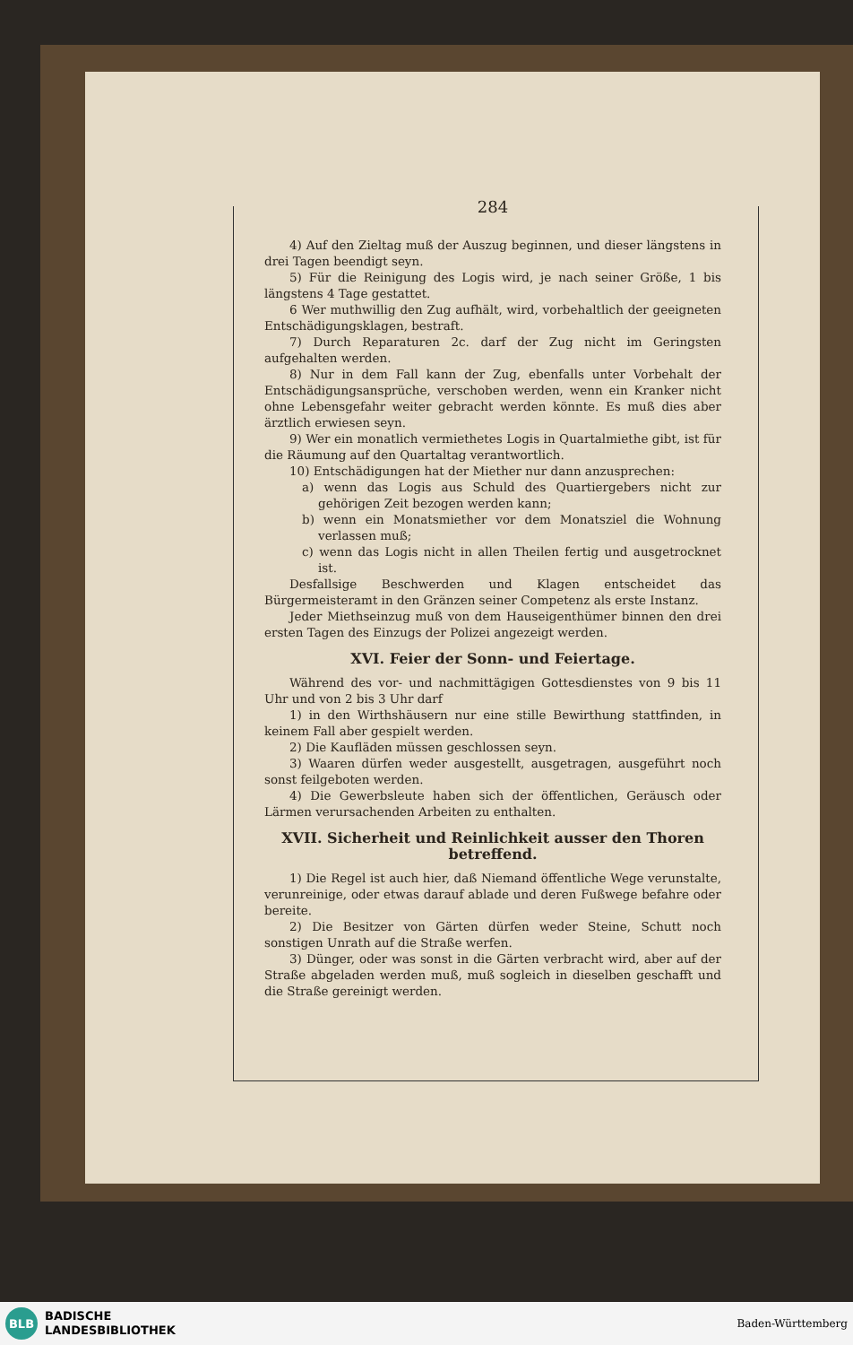284
4) Auf den Zieltag muß der Auszug beginnen, und dieser längstens in drei Tagen beendigt seyn.
5) Für die Reinigung des Logis wird, je nach seiner Größe, 1 bis längstens 4 Tage gestattet.
6 Wer muthwillig den Zug aufhält, wird, vorbehaltlich der geeigneten Entschädigungsklagen, bestraft.
7) Durch Reparaturen 2c. darf der Zug nicht im Geringsten aufgehalten werden.
8) Nur in dem Fall kann der Zug, ebenfalls unter Vorbehalt der Entschädigungsansprüche, verschoben werden, wenn ein Kranker nicht ohne Lebensgefahr weiter gebracht werden könnte. Es muß dies aber ärztlich erwiesen seyn.
9) Wer ein monatlich vermiethetes Logis in Quartalmiethe gibt, ist für die Räumung auf den Quartaltag verantwortlich.
10) Entschädigungen hat der Miether nur dann anzusprechen:
a) wenn das Logis aus Schuld des Quartiergebers nicht zur gehörigen Zeit bezogen werden kann;
b) wenn ein Monatsmiether vor dem Monatsziel die Wohnung verlassen muß;
c) wenn das Logis nicht in allen Theilen fertig und ausgetrocknet ist.
Desfallsige Beschwerden und Klagen entscheidet das Bürgermeisteramt in den Gränzen seiner Competenz als erste Instanz.
Jeder Miethseinzug muß von dem Hauseigenthümer binnen den drei ersten Tagen des Einzugs der Polizei angezeigt werden.
XVI. Feier der Sonn- und Feiertage.
Während des vor- und nachmittägigen Gottesdienstes von 9 bis 11 Uhr und von 2 bis 3 Uhr darf
1) in den Wirthshäusern nur eine stille Bewirthung stattfinden, in keinem Fall aber gespielt werden.
2) Die Kaufläden müssen geschlossen seyn.
3) Waaren dürfen weder ausgestellt, ausgetragen, ausgeführt noch sonst feilgeboten werden.
4) Die Gewerbsleute haben sich der öffentlichen, Geräusch oder Lärmen verursachenden Arbeiten zu enthalten.
XVII. Sicherheit und Reinlichkeit ausser den Thoren betreffend.
1) Die Regel ist auch hier, daß Niemand öffentliche Wege verunstalte, verunreinige, oder etwas darauf ablade und deren Fußwege befahre oder bereite.
2) Die Besitzer von Gärten dürfen weder Steine, Schutt noch sonstigen Unrath auf die Straße werfen.
3) Dünger, oder was sonst in die Gärten verbracht wird, aber auf der Straße abgeladen werden muß, muß sogleich in dieselben geschafft und die Straße gereinigt werden.
BLB
BADISCHE
LANDESBIBLIOTHEK
Baden-Württemberg